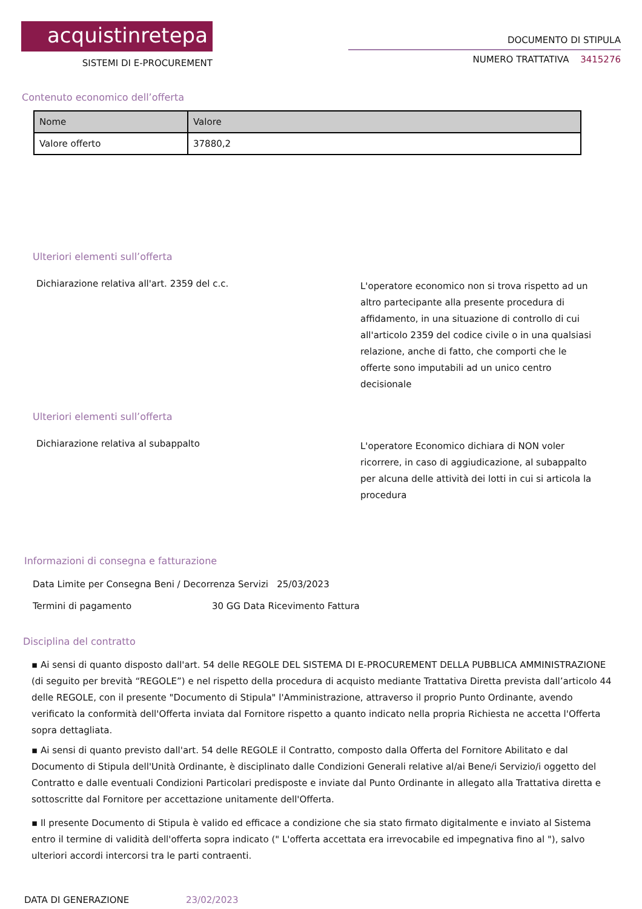acquistinretepa
SISTEMI DI E-PROCUREMENT
DOCUMENTO DI STIPULA
NUMERO TRATTATIVA 3415276
Contenuto economico dell’offerta
| Nome | Valore |
| --- | --- |
| Valore offerto | 37880,2 |
Ulteriori elementi sull’offerta
Dichiarazione relativa all'art. 2359 del c.c.
L'operatore economico non si trova rispetto ad un altro partecipante alla presente procedura di affidamento, in una situazione di controllo di cui all'articolo 2359 del codice civile o in una qualsiasi relazione, anche di fatto, che comporti che le offerte sono imputabili ad un unico centro decisionale
Ulteriori elementi sull’offerta
Dichiarazione relativa al subappalto
L'operatore Economico dichiara di NON voler ricorrere, in caso di aggiudicazione, al subappalto per alcuna delle attività dei lotti in cui si articola la procedura
Informazioni di consegna e fatturazione
Data Limite per Consegna Beni / Decorrenza Servizi 25/03/2023
Termini di pagamento 30 GG Data Ricevimento Fattura
Disciplina del contratto
▪ Ai sensi di quanto disposto dall'art. 54 delle REGOLE DEL SISTEMA DI E-PROCUREMENT DELLA PUBBLICA AMMINISTRAZIONE (di seguito per brevità “REGOLE”) e nel rispetto della procedura di acquisto mediante Trattativa Diretta prevista dall’articolo 44 delle REGOLE, con il presente "Documento di Stipula" l'Amministrazione, attraverso il proprio Punto Ordinante, avendo verificato la conformità dell'Offerta inviata dal Fornitore rispetto a quanto indicato nella propria Richiesta ne accetta l'Offerta sopra dettagliata.
▪ Ai sensi di quanto previsto dall'art. 54 delle REGOLE il Contratto, composto dalla Offerta del Fornitore Abilitato e dal Documento di Stipula dell'Unità Ordinante, è disciplinato dalle Condizioni Generali relative al/ai Bene/i Servizio/i oggetto del Contratto e dalle eventuali Condizioni Particolari predisposte e inviate dal Punto Ordinante in allegato alla Trattativa diretta e sottoscritte dal Fornitore per accettazione unitamente dell'Offerta.
▪ Il presente Documento di Stipula è valido ed efficace a condizione che sia stato firmato digitalmente e inviato al Sistema entro il termine di validità dell'offerta sopra indicato (" L'offerta accettata era irrevocabile ed impegnativa fino al "), salvo ulteriori accordi intercorsi tra le parti contraenti.
DATA DI GENERAZIONE 23/02/2023